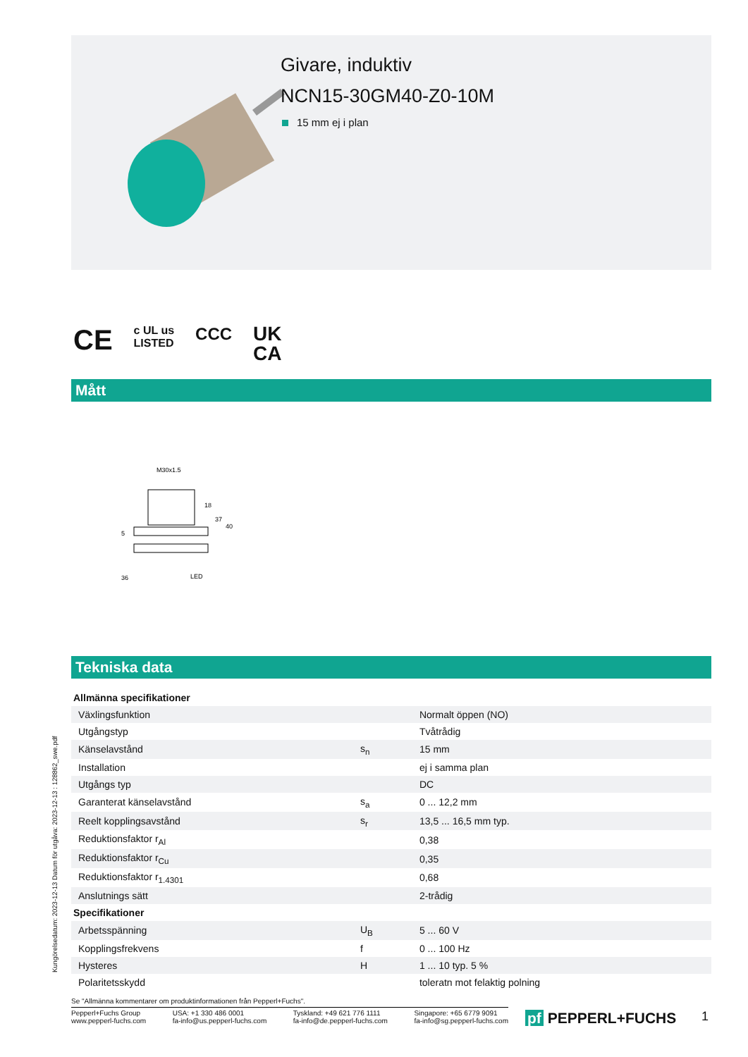Givare, induktiv
NCN15-30GM40-Z0-10M
15 mm ej i plan
CE c UL us
LISTED CCC UK
CA
Mått
M30x1.5
18
37
40
5
36
LED
Tekniska data
| Allmänna specifikationer | | |
| --- | --- | --- |
| Växlingsfunktion | | Normalt öppen (NO) |
| Utgångstyp | | Tvåtrådig |
| Känselavstånd | s<sub>n</sub> | 15 mm |
| Installation | | ej i samma plan |
| Utgångs typ | | DC |
| Garanterat känselavstånd | s<sub>a</sub> | 0 ... 12,2 mm |
| Reelt kopplingsavstånd | s<sub>r</sub> | 13,5 ... 16,5 mm typ. |
| Reduktionsfaktor r<sub>Al</sub> | | 0,38 |
| Reduktionsfaktor r<sub>Cu</sub> | | 0,35 |
| Reduktionsfaktor r<sub>1.4301</sub> | | 0,68 |
| Anslutnings sätt | | 2-trådig |
| Specifikationer | | |
| Arbetsspänning | U<sub>B</sub> | 5 ... 60 V |
| Kopplingsfrekvens | f | 0 ... 100 Hz |
| Hysteres | H | 1 ... 10 typ. 5 % |
| Polaritetsskydd | | toleratn mot felaktig polning |
Kungörelsedatum: 2023-12-13 Datum för utgåva: 2023-12-13 : 128862_swe.pdf
Se "Allmänna kommentarer om produktinformationen från Pepperl+Fuchs".
Pepperl+Fuchs Group
www.pepperl-fuchs.com
USA: +1 330 486 0001
fa-info@us.pepperl-fuchs.com
Tyskland: +49 621 776 1111
fa-info@de.pepperl-fuchs.com
Singapore: +65 6779 9091
fa-info@sg.pepperl-fuchs.com
pf PEPPERL+FUCHS 1